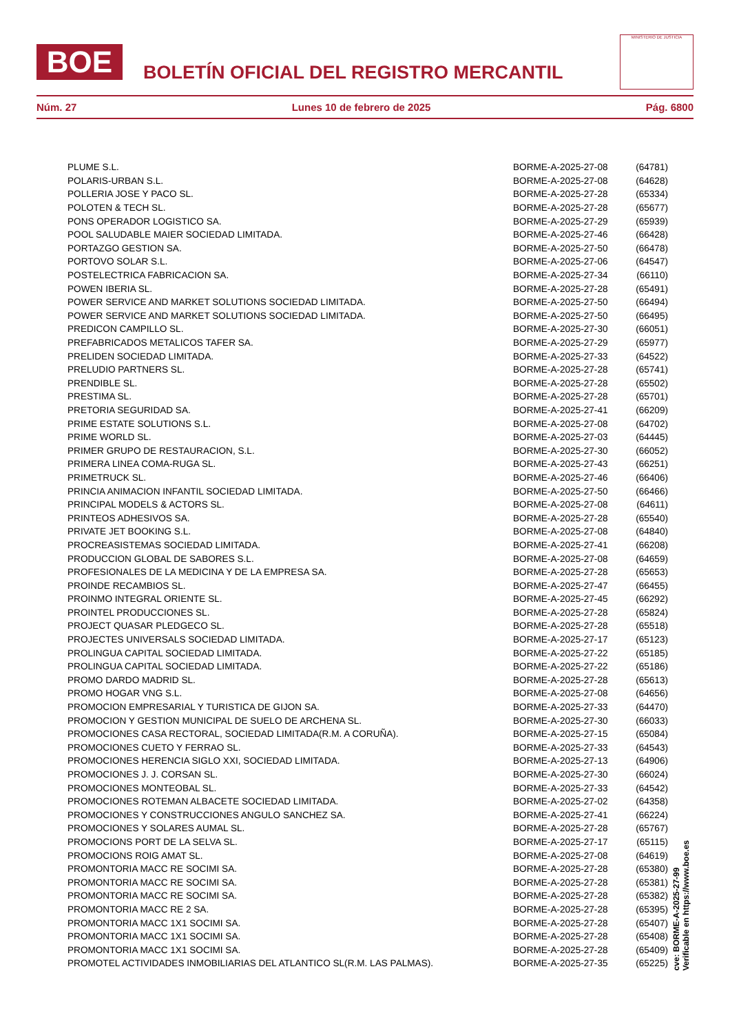BOE
BOLETÍN OFICIAL DEL REGISTRO MERCANTIL
MINISTERIO DE JUSTICIA
Núm. 27 Lunes 10 de febrero de 2025 Pág. 6800
| PLUME S.L. | BORME-A-2025-27-08 | (64781) |
| POLARIS-URBAN S.L. | BORME-A-2025-27-08 | (64628) |
| POLLERIA JOSE Y PACO SL. | BORME-A-2025-27-28 | (65334) |
| POLOTEN & TECH SL. | BORME-A-2025-27-28 | (65677) |
| PONS OPERADOR LOGISTICO SA. | BORME-A-2025-27-29 | (65939) |
| POOL SALUDABLE MAIER SOCIEDAD LIMITADA. | BORME-A-2025-27-46 | (66428) |
| PORTAZGO GESTION SA. | BORME-A-2025-27-50 | (66478) |
| PORTOVO SOLAR S.L. | BORME-A-2025-27-06 | (64547) |
| POSTELECTRICA FABRICACION SA. | BORME-A-2025-27-34 | (66110) |
| POWEN IBERIA SL. | BORME-A-2025-27-28 | (65491) |
| POWER SERVICE AND MARKET SOLUTIONS SOCIEDAD LIMITADA. | BORME-A-2025-27-50 | (66494) |
| POWER SERVICE AND MARKET SOLUTIONS SOCIEDAD LIMITADA. | BORME-A-2025-27-50 | (66495) |
| PREDICON CAMPILLO SL. | BORME-A-2025-27-30 | (66051) |
| PREFABRICADOS METALICOS TAFER SA. | BORME-A-2025-27-29 | (65977) |
| PRELIDEN SOCIEDAD LIMITADA. | BORME-A-2025-27-33 | (64522) |
| PRELUDIO PARTNERS SL. | BORME-A-2025-27-28 | (65741) |
| PRENDIBLE SL. | BORME-A-2025-27-28 | (65502) |
| PRESTIMA SL. | BORME-A-2025-27-28 | (65701) |
| PRETORIA SEGURIDAD SA. | BORME-A-2025-27-41 | (66209) |
| PRIME ESTATE SOLUTIONS S.L. | BORME-A-2025-27-08 | (64702) |
| PRIME WORLD SL. | BORME-A-2025-27-03 | (64445) |
| PRIMER GRUPO DE RESTAURACION, S.L. | BORME-A-2025-27-30 | (66052) |
| PRIMERA LINEA COMA-RUGA SL. | BORME-A-2025-27-43 | (66251) |
| PRIMETRUCK SL. | BORME-A-2025-27-46 | (66406) |
| PRINCIA ANIMACION INFANTIL SOCIEDAD LIMITADA. | BORME-A-2025-27-50 | (66466) |
| PRINCIPAL MODELS & ACTORS SL. | BORME-A-2025-27-08 | (64611) |
| PRINTEOS ADHESIVOS SA. | BORME-A-2025-27-28 | (65540) |
| PRIVATE JET BOOKING S.L. | BORME-A-2025-27-08 | (64840) |
| PROCREASISTEMAS SOCIEDAD LIMITADA. | BORME-A-2025-27-41 | (66208) |
| PRODUCCION GLOBAL DE SABORES S.L. | BORME-A-2025-27-08 | (64659) |
| PROFESIONALES DE LA MEDICINA Y DE LA EMPRESA SA. | BORME-A-2025-27-28 | (65653) |
| PROINDE RECAMBIOS SL. | BORME-A-2025-27-47 | (66455) |
| PROINMO INTEGRAL ORIENTE SL. | BORME-A-2025-27-45 | (66292) |
| PROINTEL PRODUCCIONES SL. | BORME-A-2025-27-28 | (65824) |
| PROJECT QUASAR PLEDGECO SL. | BORME-A-2025-27-28 | (65518) |
| PROJECTES UNIVERSALS SOCIEDAD LIMITADA. | BORME-A-2025-27-17 | (65123) |
| PROLINGUA CAPITAL SOCIEDAD LIMITADA. | BORME-A-2025-27-22 | (65185) |
| PROLINGUA CAPITAL SOCIEDAD LIMITADA. | BORME-A-2025-27-22 | (65186) |
| PROMO DARDO MADRID SL. | BORME-A-2025-27-28 | (65613) |
| PROMO HOGAR VNG S.L. | BORME-A-2025-27-08 | (64656) |
| PROMOCION EMPRESARIAL Y TURISTICA DE GIJON SA. | BORME-A-2025-27-33 | (64470) |
| PROMOCION Y GESTION MUNICIPAL DE SUELO DE ARCHENA SL. | BORME-A-2025-27-30 | (66033) |
| PROMOCIONES CASA RECTORAL, SOCIEDAD LIMITADA(R.M. A CORUÑA). | BORME-A-2025-27-15 | (65084) |
| PROMOCIONES CUETO Y FERRAO SL. | BORME-A-2025-27-33 | (64543) |
| PROMOCIONES HERENCIA SIGLO XXI, SOCIEDAD LIMITADA. | BORME-A-2025-27-13 | (64906) |
| PROMOCIONES J. J. CORSAN SL. | BORME-A-2025-27-30 | (66024) |
| PROMOCIONES MONTEOBAL SL. | BORME-A-2025-27-33 | (64542) |
| PROMOCIONES ROTEMAN ALBACETE SOCIEDAD LIMITADA. | BORME-A-2025-27-02 | (64358) |
| PROMOCIONES Y CONSTRUCCIONES ANGULO SANCHEZ SA. | BORME-A-2025-27-41 | (66224) |
| PROMOCIONES Y SOLARES AUMAL SL. | BORME-A-2025-27-28 | (65767) |
| PROMOCIONS PORT DE LA SELVA SL. | BORME-A-2025-27-17 | (65115) |
| PROMOCIONS ROIG AMAT SL. | BORME-A-2025-27-08 | (64619) |
| PROMONTORIA MACC RE SOCIMI SA. | BORME-A-2025-27-28 | (65380) |
| PROMONTORIA MACC RE SOCIMI SA. | BORME-A-2025-27-28 | (65381) |
| PROMONTORIA MACC RE SOCIMI SA. | BORME-A-2025-27-28 | (65382) |
| PROMONTORIA MACC RE 2 SA. | BORME-A-2025-27-28 | (65395) |
| PROMONTORIA MACC 1X1 SOCIMI SA. | BORME-A-2025-27-28 | (65407) |
| PROMONTORIA MACC 1X1 SOCIMI SA. | BORME-A-2025-27-28 | (65408) |
| PROMONTORIA MACC 1X1 SOCIMI SA. | BORME-A-2025-27-28 | (65409) |
| PROMOTEL ACTIVIDADES INMOBILIARIAS DEL ATLANTICO SL(R.M. LAS PALMAS). | BORME-A-2025-27-35 | (65225) |
cve: BORME-A-2025-27-99
Verificable en https://www.boe.es